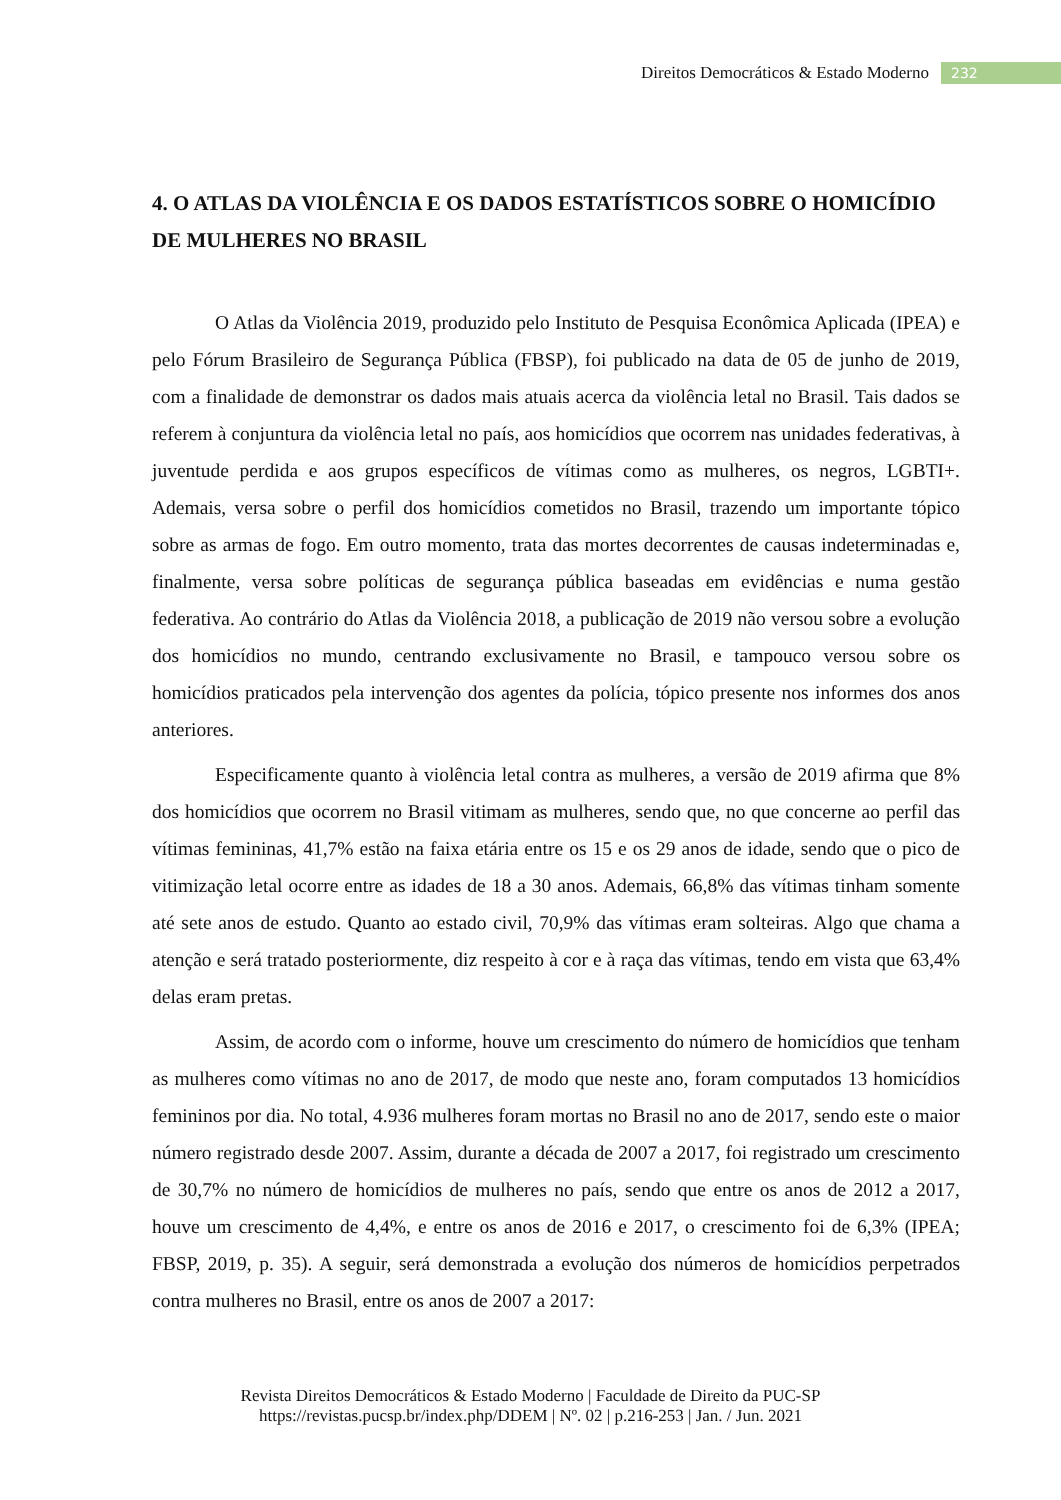Direitos Democráticos & Estado Moderno 232
4. O ATLAS DA VIOLÊNCIA E OS DADOS ESTATÍSTICOS SOBRE O HOMICÍDIO DE MULHERES NO BRASIL
O Atlas da Violência 2019, produzido pelo Instituto de Pesquisa Econômica Aplicada (IPEA) e pelo Fórum Brasileiro de Segurança Pública (FBSP), foi publicado na data de 05 de junho de 2019, com a finalidade de demonstrar os dados mais atuais acerca da violência letal no Brasil. Tais dados se referem à conjuntura da violência letal no país, aos homicídios que ocorrem nas unidades federativas, à juventude perdida e aos grupos específicos de vítimas como as mulheres, os negros, LGBTI+. Ademais, versa sobre o perfil dos homicídios cometidos no Brasil, trazendo um importante tópico sobre as armas de fogo. Em outro momento, trata das mortes decorrentes de causas indeterminadas e, finalmente, versa sobre políticas de segurança pública baseadas em evidências e numa gestão federativa. Ao contrário do Atlas da Violência 2018, a publicação de 2019 não versou sobre a evolução dos homicídios no mundo, centrando exclusivamente no Brasil, e tampouco versou sobre os homicídios praticados pela intervenção dos agentes da polícia, tópico presente nos informes dos anos anteriores.
Especificamente quanto à violência letal contra as mulheres, a versão de 2019 afirma que 8% dos homicídios que ocorrem no Brasil vitimam as mulheres, sendo que, no que concerne ao perfil das vítimas femininas, 41,7% estão na faixa etária entre os 15 e os 29 anos de idade, sendo que o pico de vitimização letal ocorre entre as idades de 18 a 30 anos. Ademais, 66,8% das vítimas tinham somente até sete anos de estudo. Quanto ao estado civil, 70,9% das vítimas eram solteiras. Algo que chama a atenção e será tratado posteriormente, diz respeito à cor e à raça das vítimas, tendo em vista que 63,4% delas eram pretas.
Assim, de acordo com o informe, houve um crescimento do número de homicídios que tenham as mulheres como vítimas no ano de 2017, de modo que neste ano, foram computados 13 homicídios femininos por dia. No total, 4.936 mulheres foram mortas no Brasil no ano de 2017, sendo este o maior número registrado desde 2007. Assim, durante a década de 2007 a 2017, foi registrado um crescimento de 30,7% no número de homicídios de mulheres no país, sendo que entre os anos de 2012 a 2017, houve um crescimento de 4,4%, e entre os anos de 2016 e 2017, o crescimento foi de 6,3% (IPEA; FBSP, 2019, p. 35). A seguir, será demonstrada a evolução dos números de homicídios perpetrados contra mulheres no Brasil, entre os anos de 2007 a 2017:
Revista Direitos Democráticos & Estado Moderno | Faculdade de Direito da PUC-SP
https://revistas.pucsp.br/index.php/DDEM | Nº. 02 | p.216-253 | Jan. / Jun. 2021